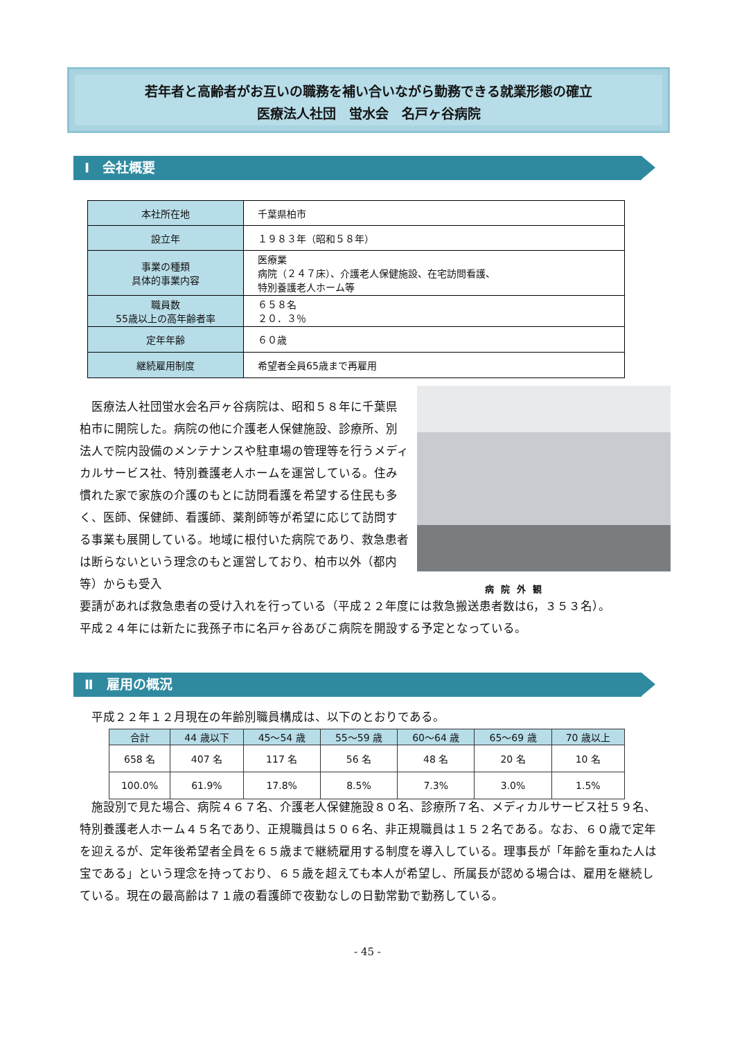若年者と高齢者がお互いの職務を補い合いながら勤務できる就業形態の確立
医療法人社団　蛍水会　名戸ヶ谷病院
Ⅰ　会社概要
| 本社所在地 | 千葉県柏市 |
| 設立年 | １９８３年（昭和５８年） |
| 事業の種類 具体的事業内容 | 医療業 病院（２４７床）、介護老人保健施設、在宅訪問看護、 特別養護老人ホーム等 |
| 職員数 55歳以上の高年齢者率 | ６５８名 ２０．３％ |
| 定年年齢 | ６０歳 |
| 継続雇用制度 | 希望者全員65歳まで再雇用 |
病院外観
　医療法人社団蛍水会名戸ヶ谷病院は、昭和５８年に千葉県柏市に開院した。病院の他に介護老人保健施設、診療所、別法人で院内設備のメンテナンスや駐車場の管理等を行うメディカルサービス社、特別養護老人ホームを運営している。住み慣れた家で家族の介護のもとに訪問看護を希望する住民も多く、医師、保健師、看護師、薬剤師等が希望に応じて訪問する事業も展開している。地域に根付いた病院であり、救急患者は断らないという理念のもと運営しており、柏市以外（都内等）からも受入
要請があれば救急患者の受け入れを行っている（平成２２年度には救急搬送患者数は6，３５３名）。
平成２４年には新たに我孫子市に名戸ヶ谷あびこ病院を開設する予定となっている。
Ⅱ　雇用の概況
　平成２２年１２月現在の年齢別職員構成は、以下のとおりである。
| 合計 | 44 歳以下 | 45～54 歳 | 55～59 歳 | 60～64 歳 | 65～69 歳 | 70 歳以上 |
| --- | --- | --- | --- | --- | --- | --- |
| 658 名 | 407 名 | 117 名 | 56 名 | 48 名 | 20 名 | 10 名 |
| 100.0% | 61.9% | 17.8% | 8.5% | 7.3% | 3.0% | 1.5% |
　施設別で見た場合、病院４６７名、介護老人保健施設８０名、診療所７名、メディカルサービス社５９名、特別養護老人ホーム４５名であり、正規職員は５０６名、非正規職員は１５２名である。なお、６０歳で定年を迎えるが、定年後希望者全員を６５歳まで継続雇用する制度を導入している。理事長が「年齢を重ねた人は宝である」という理念を持っており、６５歳を超えても本人が希望し、所属長が認める場合は、雇用を継続している。現在の最高齢は７１歳の看護師で夜勤なしの日勤常勤で勤務している。
- 45 -